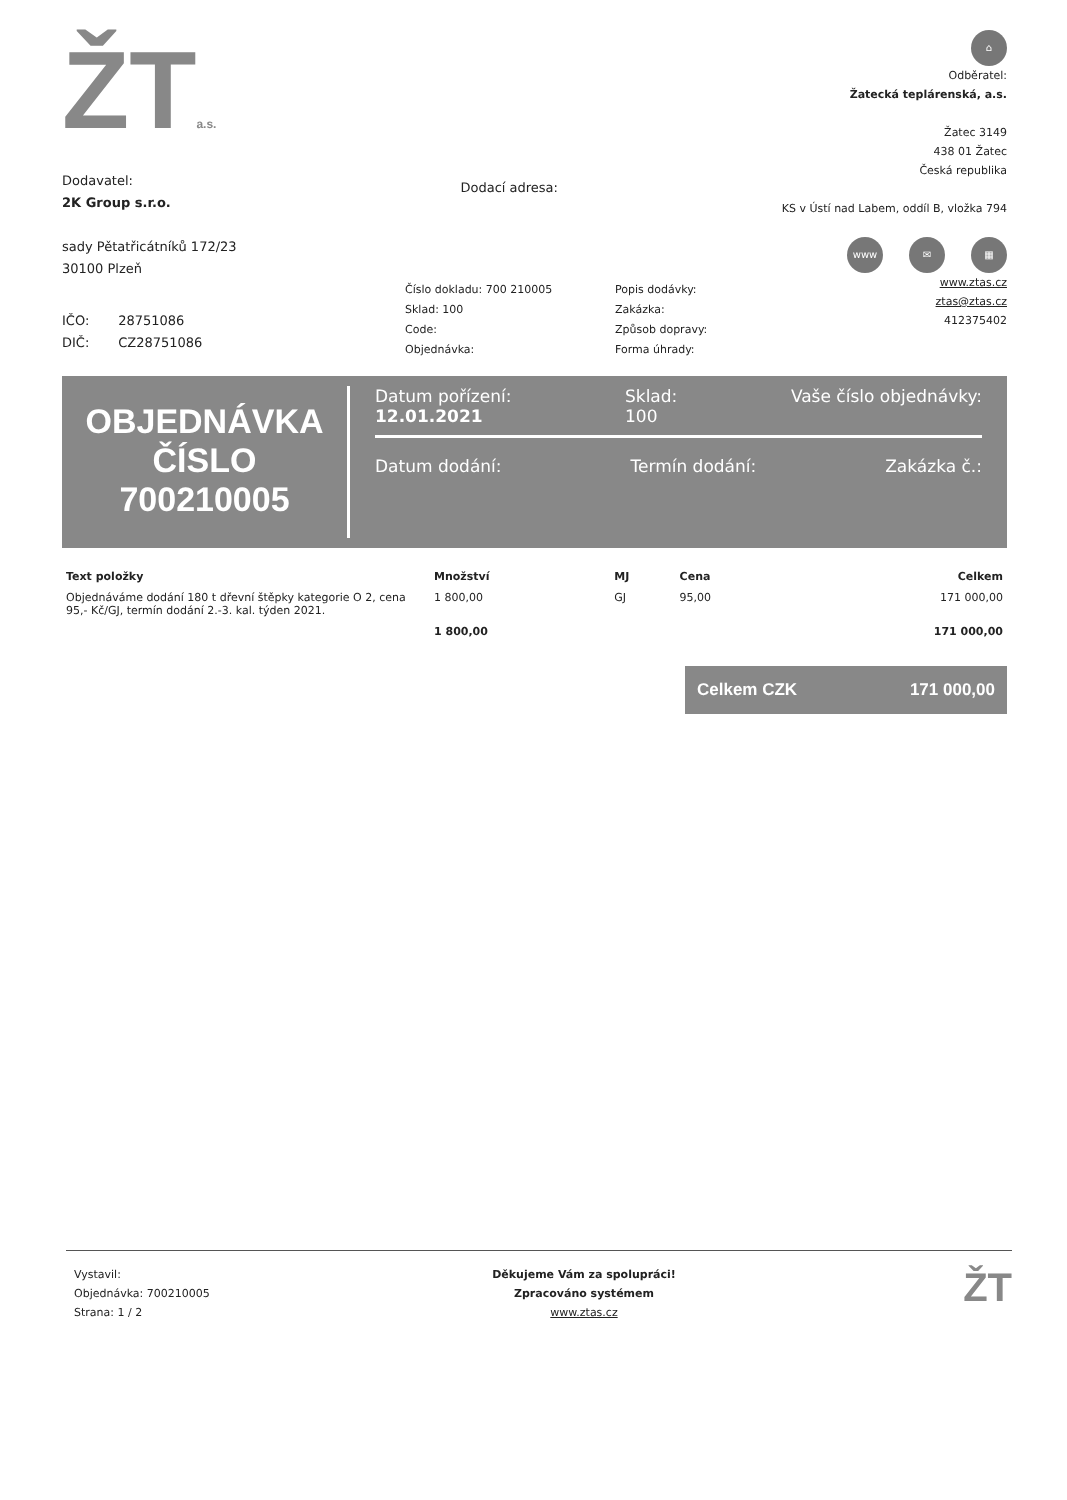ŽTa.s.
Dodavatel:
2K Group s.r.o.
sady Pětatřicátníků 172/23
30100 Plzeň
Dodací adresa:
⌂
Odběratel:
Žatecká teplárenská, a.s.
Žatec 3149
438 01 Žatec
Česká republika
KS v Ústí nad Labem, oddíl B, vložka 794
www ✉ ▦
www.ztas.cz
ztas@ztas.cz
412375402
IČO: 28751086
DIČ: CZ28751086
Číslo dokladu: 700 210005
Sklad: 100
Code:
Objednávka:
Popis dodávky:
Zakázka:
Způsob dopravy:
Forma úhrady:
OBJEDNÁVKA
ČÍSLO
700210005
Datum pořízení:
12.01.2021
Sklad:
100
Vaše číslo objednávky:
Datum dodání: Termín dodání: Zakázka č.:
| Text položky | Množství | MJ | Cena | Celkem |
| --- | --- | --- | --- | --- |
| Objednáváme dodání 180 t dřevní štěpky kategorie O 2, cena 95,- Kč/GJ, termín dodání 2.-3. kal. týden 2021. | 1 800,00 | GJ | 95,00 | 171 000,00 |
| | 1 800,00 | | | 171 000,00 |
Celkem CZK 171 000,00
Vystavil:
Objednávka: 700210005
Strana: 1 / 2
Děkujeme Vám za spolupráci!
Zpracováno systémem
www.ztas.cz
ŽT